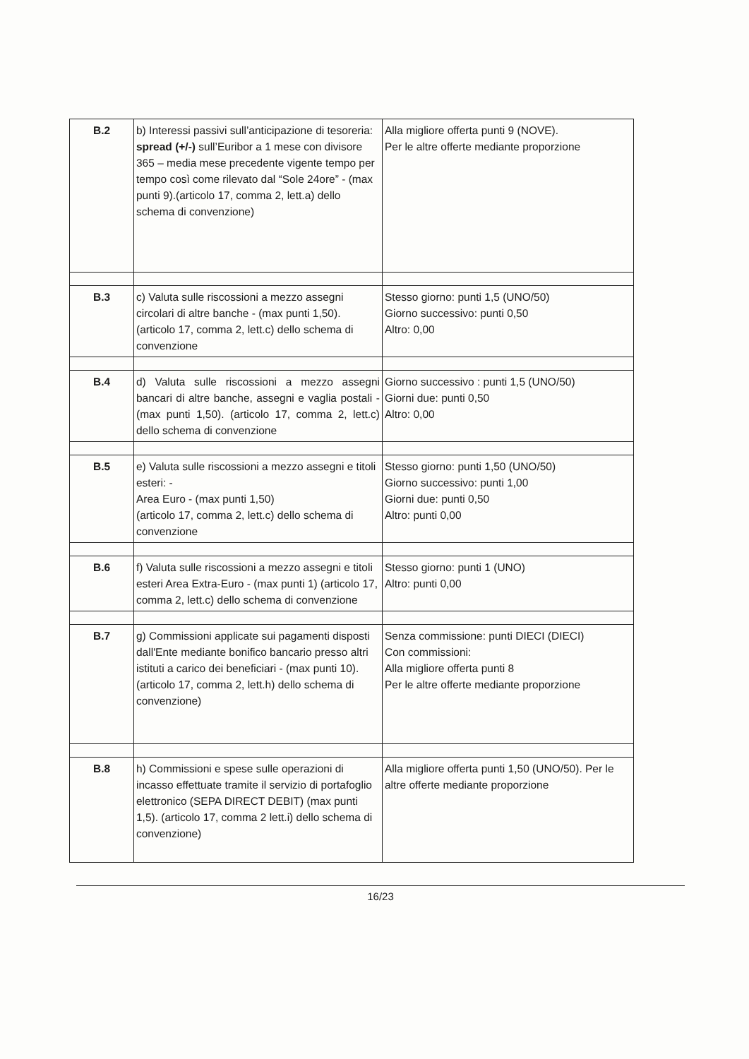| B.2 | b) Interessi passivi sull’anticipazione di tesoreria: spread (+/-) sull’Euribor a 1 mese con divisore 365 – media mese precedente vigente tempo per tempo così come rilevato dal “Sole 24ore” - (max punti 9).(articolo 17, comma 2, lett.a) dello schema di convenzione) | Alla migliore offerta punti 9 (NOVE). Per le altre offerte mediante proporzione |
| B.3 | c) Valuta sulle riscossioni a mezzo assegni circolari di altre banche - (max punti 1,50). (articolo 17, comma 2, lett.c) dello schema di convenzione | Stesso giorno: punti 1,5 (UNO/50) Giorno successivo: punti 0,50 Altro: 0,00 |
| B.4 | d) Valuta sulle riscossioni a mezzo assegni bancari di altre banche, assegni e vaglia postali - (max punti 1,50). (articolo 17, comma 2, lett.c) dello schema di convenzione | Giorno successivo : punti 1,5 (UNO/50) Giorni due: punti 0,50 Altro: 0,00 |
| B.5 | e) Valuta sulle riscossioni a mezzo assegni e titoli esteri: - Area Euro - (max punti 1,50) (articolo 17, comma 2, lett.c) dello schema di convenzione | Stesso giorno: punti 1,50 (UNO/50) Giorno successivo: punti 1,00 Giorni due: punti 0,50 Altro: punti 0,00 |
| B.6 | f) Valuta sulle riscossioni a mezzo assegni e titoli esteri Area Extra-Euro - (max punti 1) (articolo 17, comma 2, lett.c) dello schema di convenzione | Stesso giorno: punti 1 (UNO) Altro: punti 0,00 |
| B.7 | g) Commissioni applicate sui pagamenti disposti dall'Ente mediante bonifico bancario presso altri istituti a carico dei beneficiari - (max punti 10).(articolo 17, comma 2, lett.h) dello schema di convenzione) | Senza commissione: punti DIECI (DIECI) Con commissioni: Alla migliore offerta punti 8 Per le altre offerte mediante proporzione |
| B.8 | h) Commissioni e spese sulle operazioni di incasso effettuate tramite il servizio di portafoglio elettronico (SEPA DIRECT DEBIT) (max punti 1,5). (articolo 17, comma 2 lett.i) dello schema di convenzione) | Alla migliore offerta punti 1,50 (UNO/50). Per le altre offerte mediante proporzione |
16/23